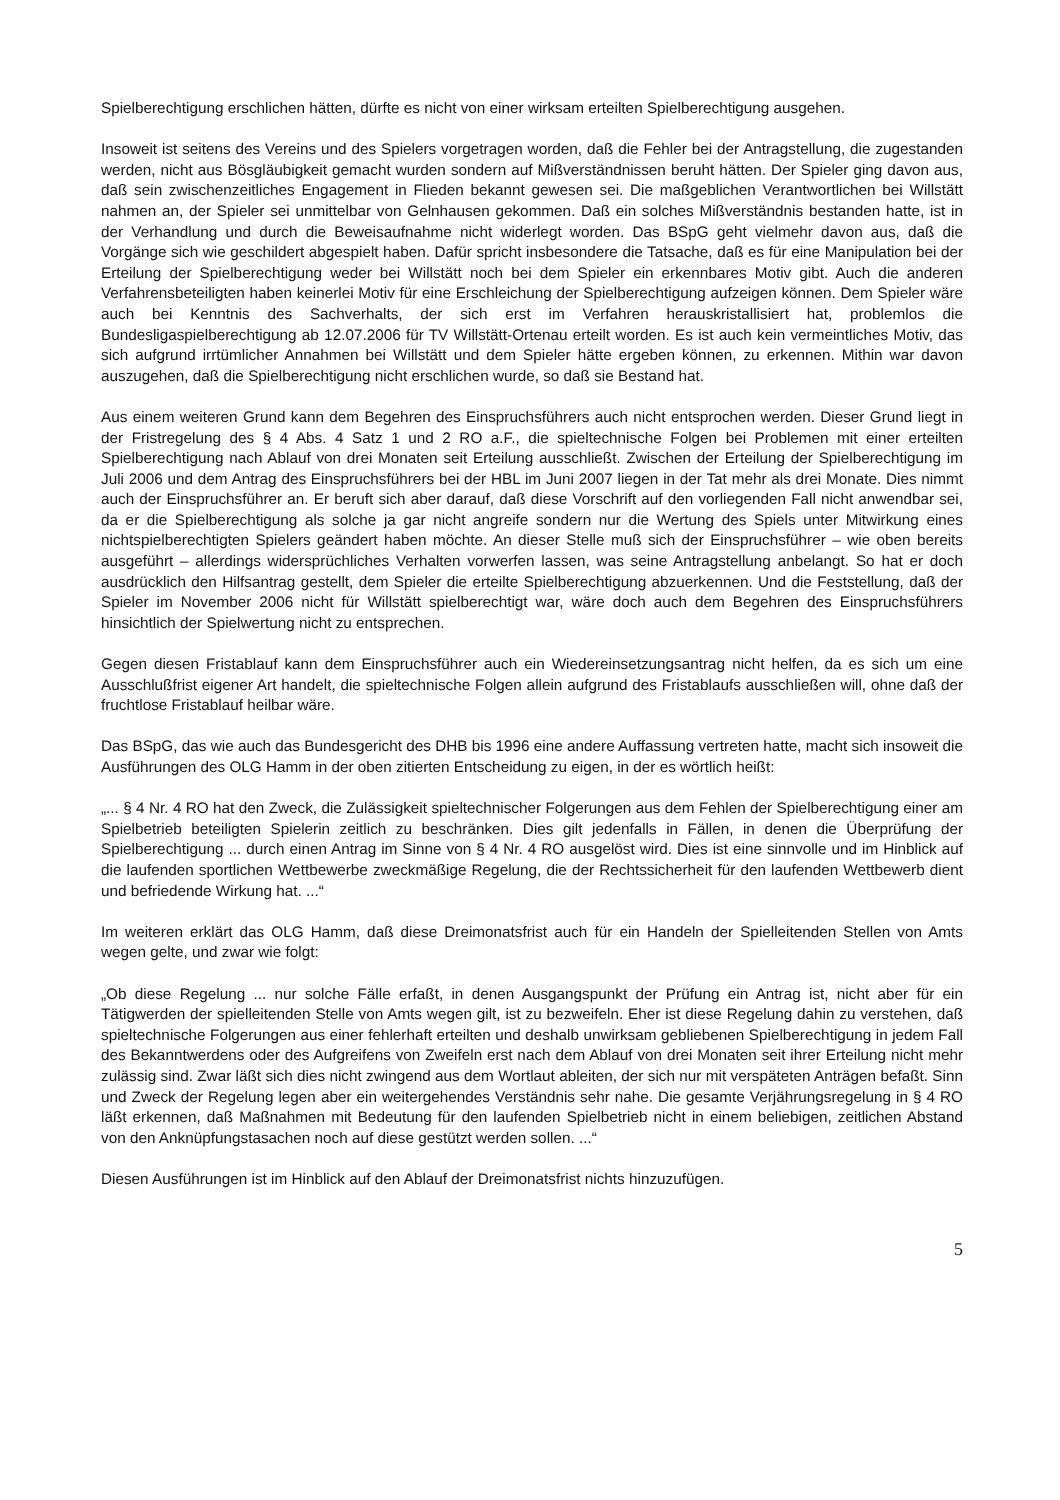Spielberechtigung erschlichen hätten, dürfte es nicht von einer wirksam erteilten Spielberechtigung ausgehen.
Insoweit ist seitens des Vereins und des Spielers vorgetragen worden, daß die Fehler bei der Antragstellung, die zugestanden werden, nicht aus Bösgläubigkeit gemacht wurden sondern auf Mißverständnissen beruht hätten. Der Spieler ging davon aus, daß sein zwischenzeitliches Engagement in Flieden bekannt gewesen sei. Die maßgeblichen Verantwortlichen bei Willstätt nahmen an, der Spieler sei unmittelbar von Gelnhausen gekommen. Daß ein solches Mißverständnis bestanden hatte, ist in der Verhandlung und durch die Beweisaufnahme nicht widerlegt worden. Das BSpG geht vielmehr davon aus, daß die Vorgänge sich wie geschildert abgespielt haben. Dafür spricht insbesondere die Tatsache, daß es für eine Manipulation bei der Erteilung der Spielberechtigung weder bei Willstätt noch bei dem Spieler ein erkennbares Motiv gibt. Auch die anderen Verfahrensbeteiligten haben keinerlei Motiv für eine Erschleichung der Spielberechtigung aufzeigen können. Dem Spieler wäre auch bei Kenntnis des Sachverhalts, der sich erst im Verfahren herauskristallisiert hat, problemlos die Bundesligaspielberechtigung ab 12.07.2006 für TV Willstätt-Ortenau erteilt worden. Es ist auch kein vermeintliches Motiv, das sich aufgrund irrtümlicher Annahmen bei Willstätt und dem Spieler hätte ergeben können, zu erkennen. Mithin war davon auszugehen, daß die Spielberechtigung nicht erschlichen wurde, so daß sie Bestand hat.
Aus einem weiteren Grund kann dem Begehren des Einspruchsführers auch nicht entsprochen werden. Dieser Grund liegt in der Fristregelung des § 4 Abs. 4 Satz 1 und 2 RO a.F., die spieltechnische Folgen bei Problemen mit einer erteilten Spielberechtigung nach Ablauf von drei Monaten seit Erteilung ausschließt. Zwischen der Erteilung der Spielberechtigung im Juli 2006 und dem Antrag des Einspruchsführers bei der HBL im Juni 2007 liegen in der Tat mehr als drei Monate. Dies nimmt auch der Einspruchsführer an. Er beruft sich aber darauf, daß diese Vorschrift auf den vorliegenden Fall nicht anwendbar sei, da er die Spielberechtigung als solche ja gar nicht angreife sondern nur die Wertung des Spiels unter Mitwirkung eines nichtspielberechtigten Spielers geändert haben möchte. An dieser Stelle muß sich der Einspruchsführer – wie oben bereits ausgeführt – allerdings widersprüchliches Verhalten vorwerfen lassen, was seine Antragstellung anbelangt. So hat er doch ausdrücklich den Hilfsantrag gestellt, dem Spieler die erteilte Spielberechtigung abzuerkennen. Und die Feststellung, daß der Spieler im November 2006 nicht für Willstätt spielberechtigt war, wäre doch auch dem Begehren des Einspruchsführers hinsichtlich der Spielwertung nicht zu entsprechen.
Gegen diesen Fristablauf kann dem Einspruchsführer auch ein Wiedereinsetzungsantrag nicht helfen, da es sich um eine Ausschlußfrist eigener Art handelt, die spieltechnische Folgen allein aufgrund des Fristablaufs ausschließen will, ohne daß der fruchtlose Fristablauf heilbar wäre.
Das BSpG, das wie auch das Bundesgericht des DHB bis 1996 eine andere Auffassung vertreten hatte, macht sich insoweit die Ausführungen des OLG Hamm in der oben zitierten Entscheidung zu eigen, in der es wörtlich heißt:
„... § 4 Nr. 4 RO hat den Zweck, die Zulässigkeit spieltechnischer Folgerungen aus dem Fehlen der Spielberechtigung einer am Spielbetrieb beteiligten Spielerin zeitlich zu beschränken. Dies gilt jedenfalls in Fällen, in denen die Überprüfung der Spielberechtigung ... durch einen Antrag im Sinne von § 4 Nr. 4 RO ausgelöst wird. Dies ist eine sinnvolle und im Hinblick auf die laufenden sportlichen Wettbewerbe zweckmäßige Regelung, die der Rechtssicherheit für den laufenden Wettbewerb dient und befriedende Wirkung hat. ...“
Im weiteren erklärt das OLG Hamm, daß diese Dreimonatsfrist auch für ein Handeln der Spielleitenden Stellen von Amts wegen gelte, und zwar wie folgt:
„Ob diese Regelung ... nur solche Fälle erfaßt, in denen Ausgangspunkt der Prüfung ein Antrag ist, nicht aber für ein Tätigwerden der spielleitenden Stelle von Amts wegen gilt, ist zu bezweifeln. Eher ist diese Regelung dahin zu verstehen, daß spieltechnische Folgerungen aus einer fehlerhaft erteilten und deshalb unwirksam gebliebenen Spielberechtigung in jedem Fall des Bekanntwerdens oder des Aufgreifens von Zweifeln erst nach dem Ablauf von drei Monaten seit ihrer Erteilung nicht mehr zulässig sind. Zwar läßt sich dies nicht zwingend aus dem Wortlaut ableiten, der sich nur mit verspäteten Anträgen befaßt. Sinn und Zweck der Regelung legen aber ein weitergehendes Verständnis sehr nahe. Die gesamte Verjährungsregelung in § 4 RO läßt erkennen, daß Maßnahmen mit Bedeutung für den laufenden Spielbetrieb nicht in einem beliebigen, zeitlichen Abstand von den Anknüpfungstasachen noch auf diese gestützt werden sollen. ...“
Diesen Ausführungen ist im Hinblick auf den Ablauf der Dreimonatsfrist nichts hinzuzufügen.
5